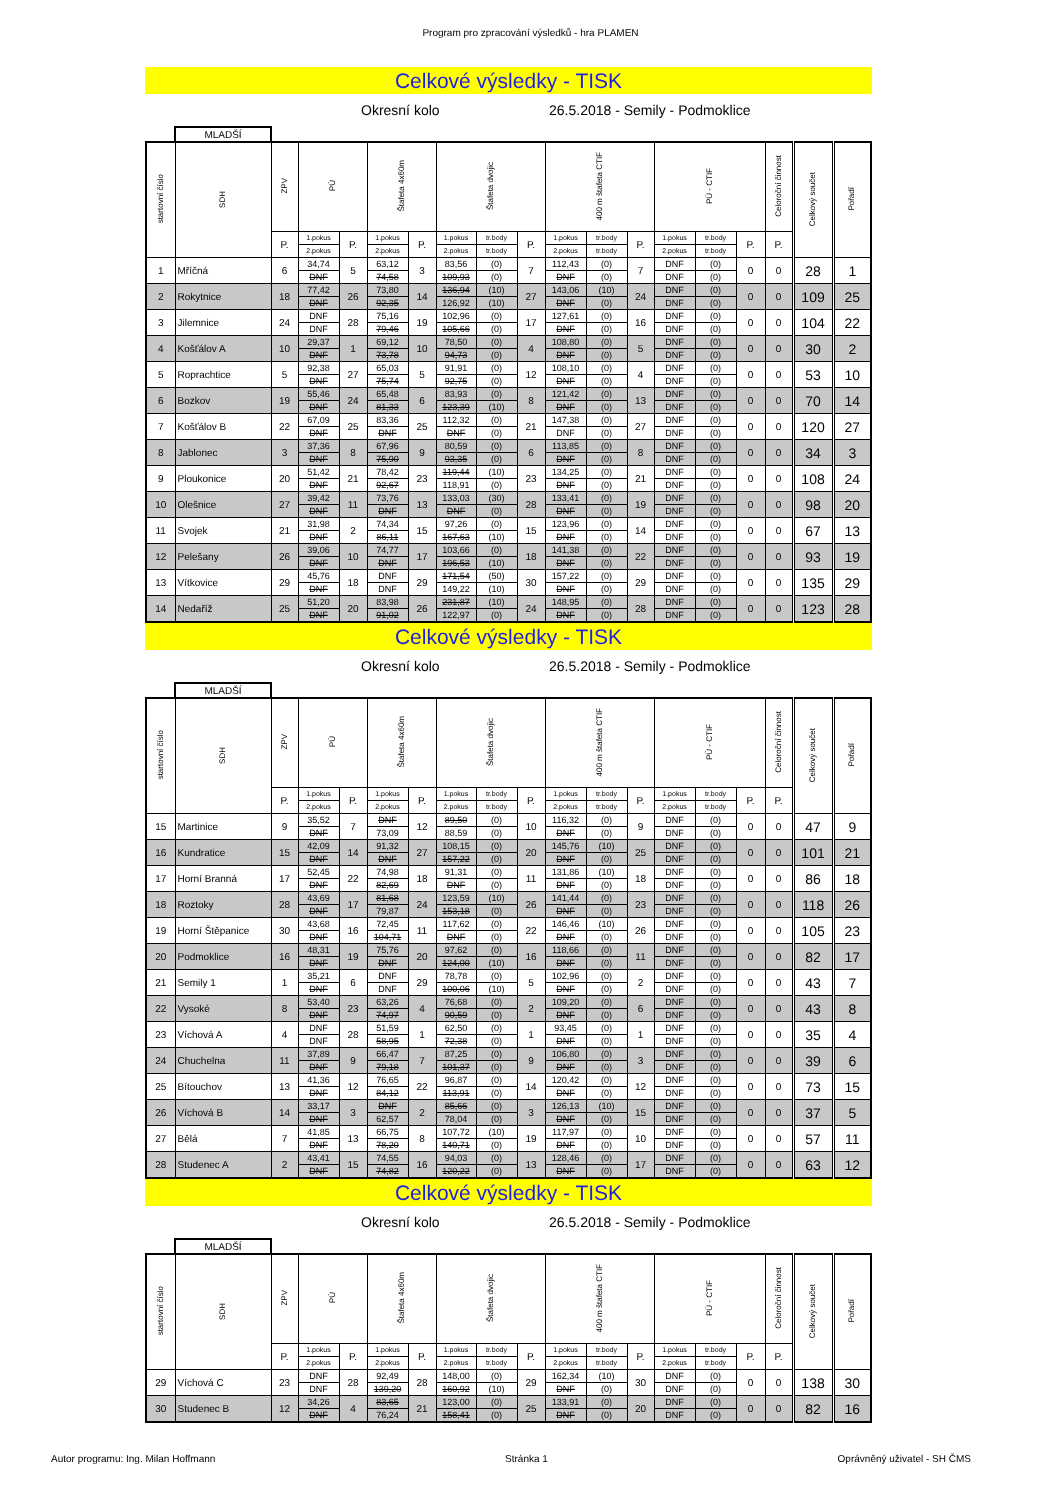Program pro zpracování výsledků - hra PLAMEN
Celkové výsledky - TISK
Okresní kolo 26.5.2018 - Semily - Podmoklice
MLADŠÍ
| startovní číslo | SDH | ZPV | PÚ | | Štafeta 4x60m | | Štafeta dvojic | | | 400 m štafeta CTIF | | | PÚ - CTIF | | | Celoroční činnost | Celkový součet | Pořadí |
| --- | --- | --- | --- | --- | --- | --- | --- | --- | --- | --- | --- | --- | --- | --- | --- | --- | --- | --- |
| | | P. | 1.pokus | P. | 1.pokus | P. | 1.pokus | tr.body | P. | 1.pokus | tr.body | P. | 1.pokus | tr.body | P. | P. | | |
| | | | 2.pokus | | 2.pokus | | 2.pokus | tr.body | | 2.pokus | tr.body | | 2.pokus | tr.body | | | | |
| 1 | Mříčná | 6 | 34,74 | 5 | 63,12 | 3 | 83,56 | (0) | 7 | 112,43 | (0) | 7 | DNF | (0) | 0 | 0 | 28 | 1 |
| | | | DNF | | 74,58 | | 109,93 | (0) | | DNF | (0) | | DNF | (0) | | | | |
| 2 | Rokytnice | 18 | 77,42 | 26 | 73,80 | 14 | 136,94 | (10) | 27 | 143,06 | (10) | 24 | DNF | (0) | 0 | 0 | 109 | 25 |
| | | | DNF | | 92,35 | | 126,92 | (10) | | DNF | (0) | | DNF | (0) | | | | |
| 3 | Jilemnice | 24 | DNF | 28 | 75,16 | 19 | 102,96 | (0) | 17 | 127,61 | (0) | 16 | DNF | (0) | 0 | 0 | 104 | 22 |
| | | | DNF | | 79,46 | | 105,66 | (0) | | DNF | (0) | | DNF | (0) | | | | |
| 4 | Košťálov A | 10 | 29,37 | 1 | 69,12 | 10 | 78,50 | (0) | 4 | 108,80 | (0) | 5 | DNF | (0) | 0 | 0 | 30 | 2 |
| | | | DNF | | 73,78 | | 94,73 | (0) | | DNF | (0) | | DNF | (0) | | | | |
| 5 | Roprachtice | 5 | 92,38 | 27 | 65,03 | 5 | 91,91 | (0) | 12 | 108,10 | (0) | 4 | DNF | (0) | 0 | 0 | 53 | 10 |
| | | | DNF | | 75,74 | | 92,75 | (0) | | DNF | (0) | | DNF | (0) | | | | |
| 6 | Bozkov | 19 | 55,46 | 24 | 65,48 | 6 | 83,93 | (0) | 8 | 121,42 | (0) | 13 | DNF | (0) | 0 | 0 | 70 | 14 |
| | | | DNF | | 81,33 | | 123,39 | (10) | | DNF | (0) | | DNF | (0) | | | | |
| 7 | Košťálov B | 22 | 67,09 | 25 | 83,36 | 25 | 112,32 | (0) | 21 | 147,38 | (0) | 27 | DNF | (0) | 0 | 0 | 120 | 27 |
| | | | DNF | | DNF | | DNF | (0) | | DNF | (0) | | DNF | (0) | | | | |
| 8 | Jablonec | 3 | 37,36 | 8 | 67,96 | 9 | 80,59 | (0) | 6 | 113,85 | (0) | 8 | DNF | (0) | 0 | 0 | 34 | 3 |
| | | | DNF | | 75,90 | | 93,35 | (0) | | DNF | (0) | | DNF | (0) | | | | |
| 9 | Ploukonice | 20 | 51,42 | 21 | 78,42 | 23 | 119,44 | (10) | 23 | 134,25 | (0) | 21 | DNF | (0) | 0 | 0 | 108 | 24 |
| | | | DNF | | 92,67 | | 118,91 | (0) | | DNF | (0) | | DNF | (0) | | | | |
| 10 | Olešnice | 27 | 39,42 | 11 | 73,76 | 13 | 133,03 | (30) | 28 | 133,41 | (0) | 19 | DNF | (0) | 0 | 0 | 98 | 20 |
| | | | DNF | | DNF | | DNF | (0) | | DNF | (0) | | DNF | (0) | | | | |
| 11 | Svojek | 21 | 31,98 | 2 | 74,34 | 15 | 97,26 | (0) | 15 | 123,96 | (0) | 14 | DNF | (0) | 0 | 0 | 67 | 13 |
| | | | DNF | | 86,11 | | 167,63 | (10) | | DNF | (0) | | DNF | (0) | | | | |
| 12 | Pelešany | 26 | 39,06 | 10 | 74,77 | 17 | 103,66 | (0) | 18 | 141,38 | (0) | 22 | DNF | (0) | 0 | 0 | 93 | 19 |
| | | | DNF | | DNF | | 196,53 | (10) | | DNF | (0) | | DNF | (0) | | | | |
| 13 | Vítkovice | 29 | 45,76 | 18 | DNF | 29 | 171,54 | (50) | 30 | 157,22 | (0) | 29 | DNF | (0) | 0 | 0 | 135 | 29 |
| | | | DNF | | DNF | | 149,22 | (10) | | DNF | (0) | | DNF | (0) | | | | |
| 14 | Nedaříž | 25 | 51,20 | 20 | 83,98 | 26 | 231,87 | (10) | 24 | 148,95 | (0) | 28 | DNF | (0) | 0 | 0 | 123 | 28 |
| | | | DNF | | 91,02 | | 122,97 | (0) | | DNF | (0) | | DNF | (0) | | | | |
Celkové výsledky - TISK
Okresní kolo 26.5.2018 - Semily - Podmoklice
MLADŠÍ
| startovní číslo | SDH | ZPV | PÚ | | Štafeta 4x60m | | Štafeta dvojic | | | 400 m štafeta CTIF | | | PÚ - CTIF | | | Celoroční činnost | Celkový součet | Pořadí |
| --- | --- | --- | --- | --- | --- | --- | --- | --- | --- | --- | --- | --- | --- | --- | --- | --- | --- | --- |
| | | P. | 1.pokus | P. | 1.pokus | P. | 1.pokus | tr.body | P. | 1.pokus | tr.body | P. | 1.pokus | tr.body | P. | P. | | |
| | | | 2.pokus | | 2.pokus | | 2.pokus | tr.body | | 2.pokus | tr.body | | 2.pokus | tr.body | | | | |
| 15 | Martinice | 9 | 35,52 | 7 | DNF | 12 | 89,50 | (0) | 10 | 116,32 | (0) | 9 | DNF | (0) | 0 | 0 | 47 | 9 |
| | | | DNF | | 73,09 | | 88,59 | (0) | | DNF | (0) | | DNF | (0) | | | | |
| 16 | Kundratice | 15 | 42,09 | 14 | 91,32 | 27 | 108,15 | (0) | 20 | 145,76 | (10) | 25 | DNF | (0) | 0 | 0 | 101 | 21 |
| | | | DNF | | DNF | | 157,22 | (0) | | DNF | (0) | | DNF | (0) | | | | |
| 17 | Horní Branná | 17 | 52,45 | 22 | 74,98 | 18 | 91,31 | (0) | 11 | 131,86 | (10) | 18 | DNF | (0) | 0 | 0 | 86 | 18 |
| | | | DNF | | 82,69 | | DNF | (0) | | DNF | (0) | | DNF | (0) | | | | |
| 18 | Roztoky | 28 | 43,69 | 17 | 81,68 | 24 | 123,59 | (10) | 26 | 141,44 | (0) | 23 | DNF | (0) | 0 | 0 | 118 | 26 |
| | | | DNF | | 79,87 | | 153,18 | (0) | | DNF | (0) | | DNF | (0) | | | | |
| 19 | Horní Štěpanice | 30 | 43,68 | 16 | 72,45 | 11 | 117,62 | (0) | 22 | 146,46 | (10) | 26 | DNF | (0) | 0 | 0 | 105 | 23 |
| | | | DNF | | 104,71 | | DNF | (0) | | DNF | (0) | | DNF | (0) | | | | |
| 20 | Podmoklice | 16 | 48,31 | 19 | 75,76 | 20 | 97,62 | (0) | 16 | 118,66 | (0) | 11 | DNF | (0) | 0 | 0 | 82 | 17 |
| | | | DNF | | DNF | | 124,00 | (10) | | DNF | (0) | | DNF | (0) | | | | |
| 21 | Semily 1 | 1 | 35,21 | 6 | DNF | 29 | 78,78 | (0) | 5 | 102,96 | (0) | 2 | DNF | (0) | 0 | 0 | 43 | 7 |
| | | | DNF | | DNF | | 100,06 | (10) | | DNF | (0) | | DNF | (0) | | | | |
| 22 | Vysoké | 8 | 53,40 | 23 | 63,26 | 4 | 76,68 | (0) | 2 | 109,20 | (0) | 6 | DNF | (0) | 0 | 0 | 43 | 8 |
| | | | DNF | | 74,97 | | 90,59 | (0) | | DNF | (0) | | DNF | (0) | | | | |
| 23 | Víchová A | 4 | DNF | 28 | 51,59 | 1 | 62,50 | (0) | 1 | 93,45 | (0) | 1 | DNF | (0) | 0 | 0 | 35 | 4 |
| | | | DNF | | 58,95 | | 72,38 | (0) | | DNF | (0) | | DNF | (0) | | | | |
| 24 | Chuchelna | 11 | 37,89 | 9 | 66,47 | 7 | 87,25 | (0) | 9 | 106,80 | (0) | 3 | DNF | (0) | 0 | 0 | 39 | 6 |
| | | | DNF | | 79,18 | | 101,37 | (0) | | DNF | (0) | | DNF | (0) | | | | |
| 25 | Bítouchov | 13 | 41,36 | 12 | 76,65 | 22 | 96,87 | (0) | 14 | 120,42 | (0) | 12 | DNF | (0) | 0 | 0 | 73 | 15 |
| | | | DNF | | 84,12 | | 113,91 | (0) | | DNF | (0) | | DNF | (0) | | | | |
| 26 | Víchová B | 14 | 33,17 | 3 | DNF | 2 | 85,66 | (0) | 3 | 126,13 | (10) | 15 | DNF | (0) | 0 | 0 | 37 | 5 |
| | | | DNF | | 62,57 | | 78,04 | (0) | | DNF | (0) | | DNF | (0) | | | | |
| 27 | Bělá | 7 | 41,85 | 13 | 66,75 | 8 | 107,72 | (10) | 19 | 117,97 | (0) | 10 | DNF | (0) | 0 | 0 | 57 | 11 |
| | | | DNF | | 78,20 | | 140,71 | (0) | | DNF | (0) | | DNF | (0) | | | | |
| 28 | Studenec A | 2 | 43,41 | 15 | 74,55 | 16 | 94,03 | (0) | 13 | 128,46 | (0) | 17 | DNF | (0) | 0 | 0 | 63 | 12 |
| | | | DNF | | 74,82 | | 120,22 | (0) | | DNF | (0) | | DNF | (0) | | | | |
Celkové výsledky - TISK
Okresní kolo 26.5.2018 - Semily - Podmoklice
MLADŠÍ
| startovní číslo | SDH | ZPV | PÚ | | Štafeta 4x60m | | Štafeta dvojic | | | 400 m štafeta CTIF | | | PÚ - CTIF | | | Celoroční činnost | Celkový součet | Pořadí |
| --- | --- | --- | --- | --- | --- | --- | --- | --- | --- | --- | --- | --- | --- | --- | --- | --- | --- | --- |
| | | P. | 1.pokus | P. | 1.pokus | P. | 1.pokus | tr.body | P. | 1.pokus | tr.body | P. | 1.pokus | tr.body | P. | P. | | |
| | | | 2.pokus | | 2.pokus | | 2.pokus | tr.body | | 2.pokus | tr.body | | 2.pokus | tr.body | | | | |
| 29 | Víchová C | 23 | DNF | 28 | 92,49 | 28 | 148,00 | (0) | 29 | 162,34 | (10) | 30 | DNF | (0) | 0 | 0 | 138 | 30 |
| | | | DNF | | 139,20 | | 160,92 | (10) | | DNF | (0) | | DNF | (0) | | | | |
| 30 | Studenec B | 12 | 34,26 | 4 | 83,65 | 21 | 123,00 | (0) | 25 | 133,91 | (0) | 20 | DNF | (0) | 0 | 0 | 82 | 16 |
| | | | DNF | | 76,24 | | 158,41 | (0) | | DNF | (0) | | DNF | (0) | | | | |
Autor programu: Ing. Milan Hoffmann Stránka 1 Oprávněný uživatel - SH ČMS